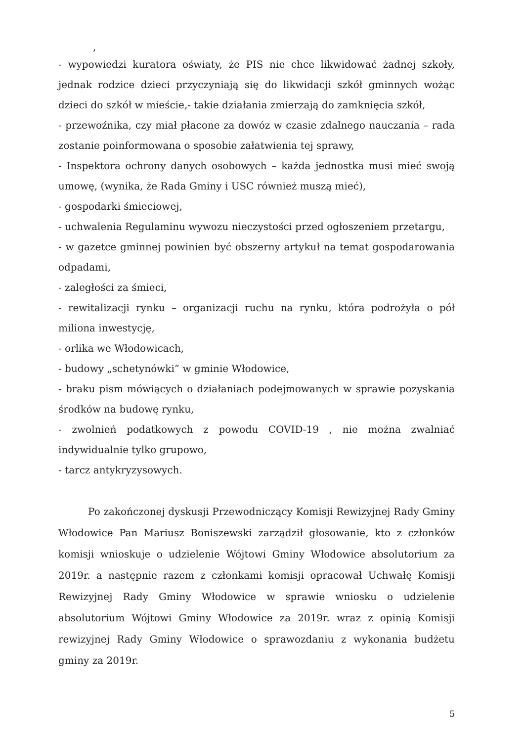,
- wypowiedzi kuratora oświaty, że PIS nie chce likwidować żadnej szkoły, jednak rodzice dzieci przyczyniają się do likwidacji szkół gminnych wożąc dzieci do szkół w mieście,- takie działania zmierzają do zamknięcia szkół,
- przewoźnika, czy miał płacone za dowóz w czasie zdalnego nauczania – rada zostanie poinformowana o sposobie załatwienia tej sprawy,
- Inspektora ochrony danych osobowych – każda jednostka musi mieć swoją umowę, (wynika, że Rada Gminy i USC również muszą mieć),
- gospodarki śmieciowej,
- uchwalenia Regulaminu wywozu nieczystości przed ogłoszeniem przetargu,
- w gazetce gminnej powinien być obszerny artykuł na temat gospodarowania odpadami,
- zaległości za śmieci,
- rewitalizacji rynku – organizacji ruchu na rynku, która podrożyła o pół miliona inwestycję,
- orlika we Włodowicach,
- budowy „schetynówki” w gminie Włodowice,
- braku pism mówiących o działaniach podejmowanych w sprawie pozyskania środków na budowę rynku,
- zwolnień podatkowych z powodu COVID-19 , nie można zwalniać indywidualnie tylko grupowo,
- tarcz antykryzysowych.
Po zakończonej dyskusji Przewodniczący Komisji Rewizyjnej Rady Gminy Włodowice Pan Mariusz Boniszewski zarządził głosowanie, kto z członków komisji wnioskuje o udzielenie Wójtowi Gminy Włodowice absolutorium za 2019r. a następnie razem z członkami komisji opracował Uchwałę Komisji Rewizyjnej Rady Gminy Włodowice w sprawie wniosku o udzielenie absolutorium Wójtowi Gminy Włodowice za 2019r. wraz z opinią Komisji rewizyjnej Rady Gminy Włodowice o sprawozdaniu z wykonania budżetu gminy za 2019r.
5